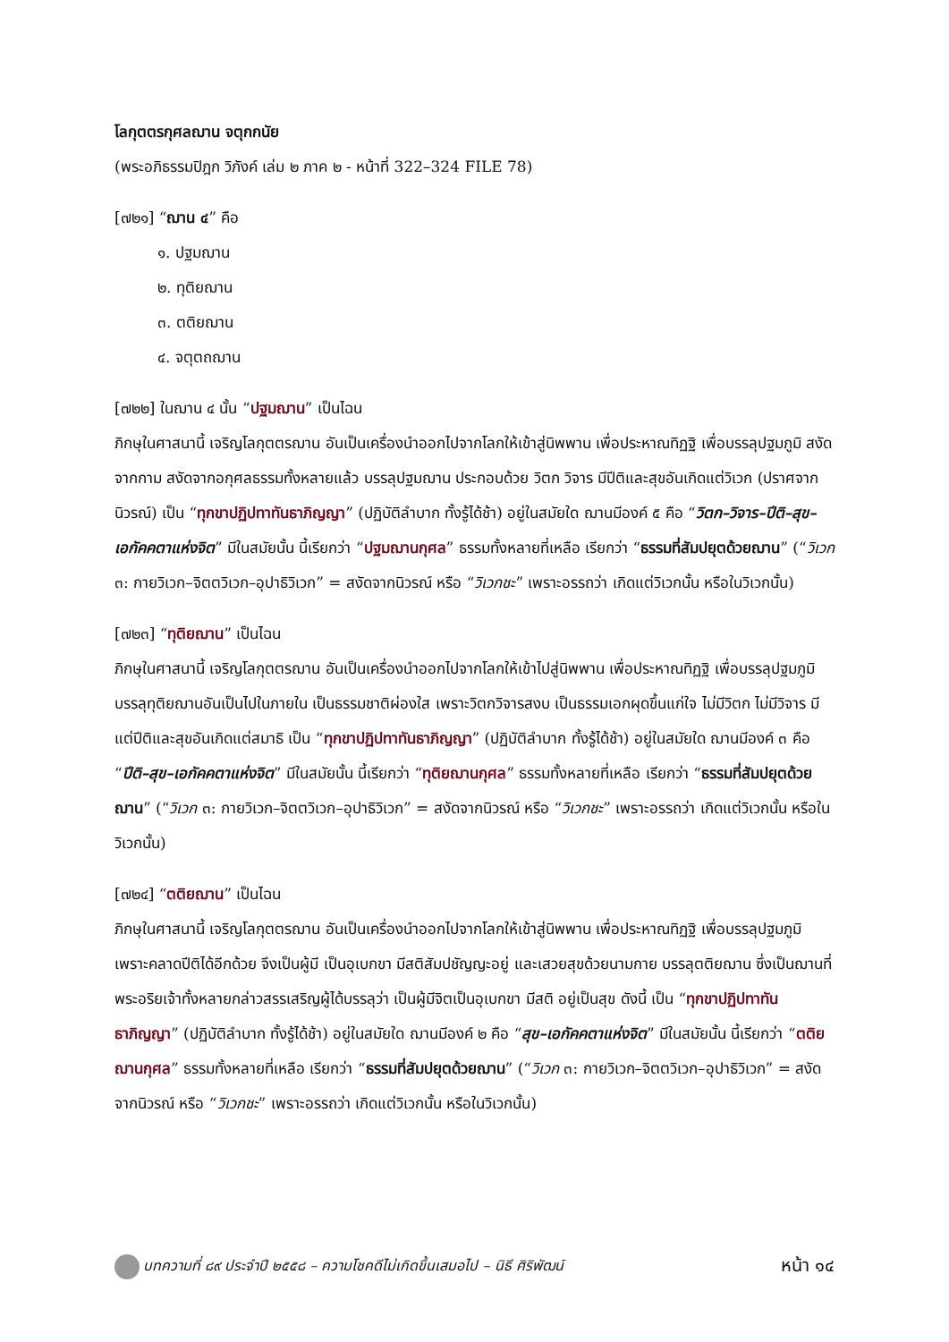โลกุตตรกุศลฌาน จตุกกนัย
(พระอภิธรรมปิฎก วิภังค์ เล่ม ๒ ภาค ๒ - หน้าที่ 322–324 FILE 78)
[๗๒๑] “ฌาน ๔” คือ
๑. ปฐมฌาน
๒. ทุติยฌาน
๓. ตติยฌาน
๔. จตุตถฌาน
[๗๒๒] ในฌาน ๔ นั้น “ปฐมฌาน” เป็นไฉน
ภิกษุในศาสนานี้ เจริญโลกุตตรฌาน อันเป็นเครื่องนำออกไปจากโลกให้เข้าสู่นิพพาน เพื่อประหาณทิฏฐิ เพื่อบรรลุปฐมภูมิ สงัดจากกาม สงัดจากอกุศลธรรมทั้งหลายแล้ว บรรลุปฐมฌาน ประกอบด้วย วิตก วิจาร มีปีติและสุขอันเกิดแต่วิเวก (ปราศจากนิวรณ์) เป็น “ทุกขาปฏิปทาทันธาภิญญา” (ปฏิบัติลำบาก ทั้งรู้ได้ช้า) อยู่ในสมัยใด ฌานมีองค์ ๕ คือ “วิตก–วิจาร–ปีติ–สุข–เอกัคคตาแห่งจิต” มีในสมัยนั้น นี้เรียกว่า “ปฐมฌานกุศล” ธรรมทั้งหลายที่เหลือ เรียกว่า “ธรรมที่สัมปยุตด้วยฌาน” (“วิเวก ๓: กายวิเวก–จิตตวิเวก–อุปาธิวิเวก” = สงัดจากนิวรณ์ หรือ “วิเวกชะ” เพราะอรรถว่า เกิดแต่วิเวกนั้น หรือในวิเวกนั้น)
[๗๒๓] “ทุติยฌาน” เป็นไฉน
ภิกษุในศาสนานี้ เจริญโลกุตตรฌาน อันเป็นเครื่องนำออกไปจากโลกให้เข้าไปสู่นิพพาน เพื่อประหาณทิฏฐิ เพื่อบรรลุปฐมภูมิ บรรลุทุติยฌานอันเป็นไปในภายใน เป็นธรรมชาติผ่องใส เพราะวิตกวิจารสงบ เป็นธรรมเอกผุดขึ้นแก่ใจ ไม่มีวิตก ไม่มีวิจาร มีแต่ปีติและสุขอันเกิดแต่สมาธิ เป็น “ทุกขาปฏิปทาทันธาภิญญา” (ปฏิบัติลำบาก ทั้งรู้ได้ช้า) อยู่ในสมัยใด ฌานมีองค์ ๓ คือ “ปีติ–สุข–เอกัคคตาแห่งจิต” มีในสมัยนั้น นี้เรียกว่า “ทุติยฌานกุศล” ธรรมทั้งหลายที่เหลือ เรียกว่า “ธรรมที่สัมปยุตด้วยฌาน” (“วิเวก ๓: กายวิเวก–จิตตวิเวก–อุปาธิวิเวก” = สงัดจากนิวรณ์ หรือ “วิเวกชะ” เพราะอรรถว่า เกิดแต่วิเวกนั้น หรือในวิเวกนั้น)
[๗๒๔] “ตติยฌาน” เป็นไฉน
ภิกษุในศาสนานี้ เจริญโลกุตตรฌาน อันเป็นเครื่องนำออกไปจากโลกให้เข้าสู่นิพพาน เพื่อประหาณทิฏฐิ เพื่อบรรลุปฐมภูมิ เพราะคลาดปีติได้อีกด้วย จึงเป็นผู้มี เป็นอุเบกขา มีสติสัมปชัญญะอยู่ และเสวยสุขด้วยนามกาย บรรลุตติยฌาน ซึ่งเป็นฌานที่พระอริยเจ้าทั้งหลายกล่าวสรรเสริญผู้ได้บรรลุว่า เป็นผู้มีจิตเป็นอุเบกขา มีสติ อยู่เป็นสุข ดังนี้ เป็น “ทุกขาปฏิปทาทันธาภิญญา” (ปฏิบัติลำบาก ทั้งรู้ได้ช้า) อยู่ในสมัยใด ฌานมีองค์ ๒ คือ “สุข–เอกัคคตาแห่งจิต” มีในสมัยนั้น นี้เรียกว่า “ตติยฌานกุศล” ธรรมทั้งหลายที่เหลือ เรียกว่า “ธรรมที่สัมปยุตด้วยฌาน” (“วิเวก ๓: กายวิเวก–จิตตวิเวก–อุปาธิวิเวก” = สงัดจากนิวรณ์ หรือ “วิเวกชะ” เพราะอรรถว่า เกิดแต่วิเวกนั้น หรือในวิเวกนั้น)
บทความที่ ๘๙ ประจำปี ๒๕๕๘ – ความโชคดีไม่เกิดขึ้นเสมอไป – นิธี ศิริพัฒน์ หน้า ๑๔